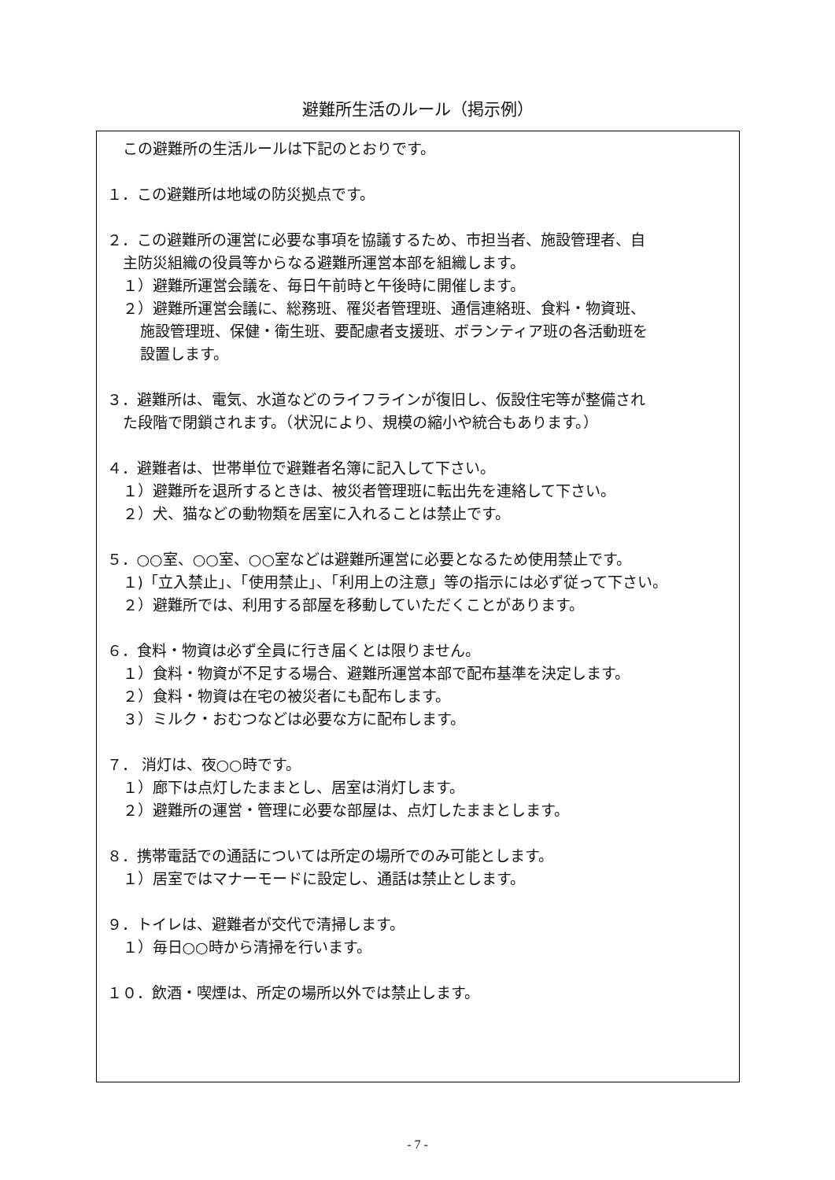避難所生活のルール（掲示例）
この避難所の生活ルールは下記のとおりです。
１．この避難所は地域の防災拠点です。
２．この避難所の運営に必要な事項を協議するため、市担当者、施設管理者、自
主防災組織の役員等からなる避難所運営本部を組織します。
１）避難所運営会議を、毎日午前時と午後時に開催します。
２）避難所運営会議に、総務班、罹災者管理班、通信連絡班、食料・物資班、
施設管理班、保健・衛生班、要配慮者支援班、ボランティア班の各活動班を
設置します。
３．避難所は、電気、水道などのライフラインが復旧し、仮設住宅等が整備され
た段階で閉鎖されます。（状況により、規模の縮小や統合もあります。）
４．避難者は、世帯単位で避難者名簿に記入して下さい。
１）避難所を退所するときは、被災者管理班に転出先を連絡して下さい。
２）犬、猫などの動物類を居室に入れることは禁止です。
５．○○室、○○室、○○室などは避難所運営に必要となるため使用禁止です。
１)「立入禁止」、「使用禁止」、「利用上の注意」等の指示には必ず従って下さい。
２）避難所では、利用する部屋を移動していただくことがあります。
６．食料・物資は必ず全員に行き届くとは限りません。
１）食料・物資が不足する場合、避難所運営本部で配布基準を決定します。
２）食料・物資は在宅の被災者にも配布します。
３）ミルク・おむつなどは必要な方に配布します。
７． 消灯は、夜○○時です。
１）廊下は点灯したままとし、居室は消灯します。
２）避難所の運営・管理に必要な部屋は、点灯したままとします。
８．携帯電話での通話については所定の場所でのみ可能とします。
１）居室ではマナーモードに設定し、通話は禁止とします。
９．トイレは、避難者が交代で清掃します。
１）毎日○○時から清掃を行います。
１０．飲酒・喫煙は、所定の場所以外では禁止します。
- 7 -